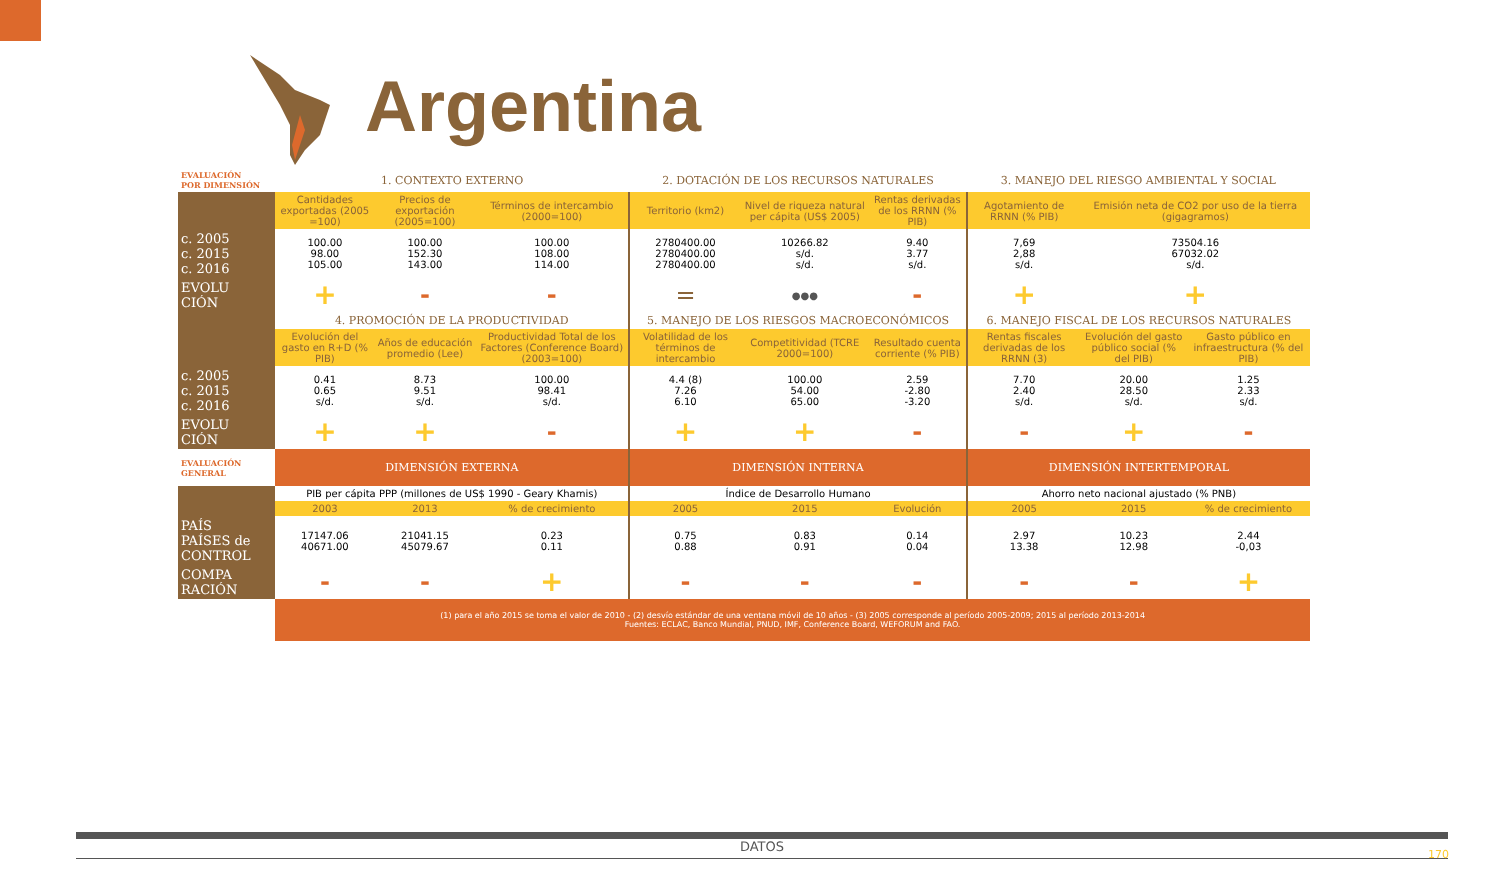Argentina
| EVALUACIÓN POR DIMENSIÓN | 1. CONTEXTO EXTERNO | | | 2. DOTACIÓN DE LOS RECURSOS NATURALES | | | 3. MANEJO DEL RIESGO AMBIENTAL Y SOCIAL | | |
| | Cantidades exportadas (2005 =100) | Precios de exportación (2005=100) | Términos de intercambio (2000=100) | Territorio (km2) | Nivel de riqueza natural per cápita (US$ 2005) | Rentas derivadas de los RRNN (% PIB) | Agotamiento de RRNN (% PIB) | Emisión neta de CO2 por uso de la tierra (gigagramos) | |
| c. 2005 c. 2015 c. 2016 | 100.00 98.00 105.00 | 100.00 152.30 143.00 | 100.00 108.00 114.00 | 2780400.00 2780400.00 2780400.00 | 10266.82 s/d. s/d. | 9.40 3.77 s/d. | 7,69 2,88 s/d. | 73504.16 67032.02 s/d. | |
| EVOLU CIÓN | + | - | - | = | ●●● | - | + | + | |
| | 4. PROMOCIÓN DE LA PRODUCTIVIDAD | | | 5. MANEJO DE LOS RIESGOS MACROECONÓMICOS | | | 6. MANEJO FISCAL DE LOS RECURSOS NATURALES | | |
| | Evolución del gasto en R+D (% PIB) | Años de educación promedio (Lee) | Productividad Total de los Factores (Conference Board) (2003=100) | Volatilidad de los términos de intercambio | Competitividad (TCRE 2000=100) | Resultado cuenta corriente (% PIB) | Rentas fiscales derivadas de los RRNN (3) | Evolución del gasto público social (% del PIB) | Gasto público en infraestructura (% del PIB) |
| c. 2005 c. 2015 c. 2016 | 0.41 0.65 s/d. | 8.73 9.51 s/d. | 100.00 98.41 s/d. | 4.4 (8) 7.26 6.10 | 100.00 54.00 65.00 | 2.59 -2.80 -3.20 | 7.70 2.40 s/d. | 20.00 28.50 s/d. | 1.25 2.33 s/d. |
| EVOLU CIÓN | + | + | - | + | + | - | - | + | - |
| EVALUACIÓN GENERAL | DIMENSIÓN EXTERNA | | | DIMENSIÓN INTERNA | | | DIMENSIÓN INTERTEMPORAL | | |
| | PIB per cápita PPP (millones de US$ 1990 - Geary Khamis) | | | Índice de Desarrollo Humano | | | Ahorro neto nacional ajustado (% PNB) | | |
| | 2003 | 2013 | % de crecimiento | 2005 | 2015 | Evolución | 2005 | 2015 | % de crecimiento |
| PAÍS PAÍSES de CONTROL | 17147.06 40671.00 | 21041.15 45079.67 | 0.23 0.11 | 0.75 0.88 | 0.83 0.91 | 0.14 0.04 | 2.97 13.38 | 10.23 12.98 | 2.44 -0,03 |
| COMPA RACIÓN | - | - | + | - | - | - | - | - | + |
| | (1) para el año 2015 se toma el valor de 2010 - (2) desvío estándar de una ventana móvil de 10 años - (3) 2005 corresponde al período 2005-2009; 2015 al período 2013-2014 Fuentes: ECLAC, Banco Mundial, PNUD, IMF, Conference Board, WEFORUM and FAO. | | | | | | | | |
DATOS
170